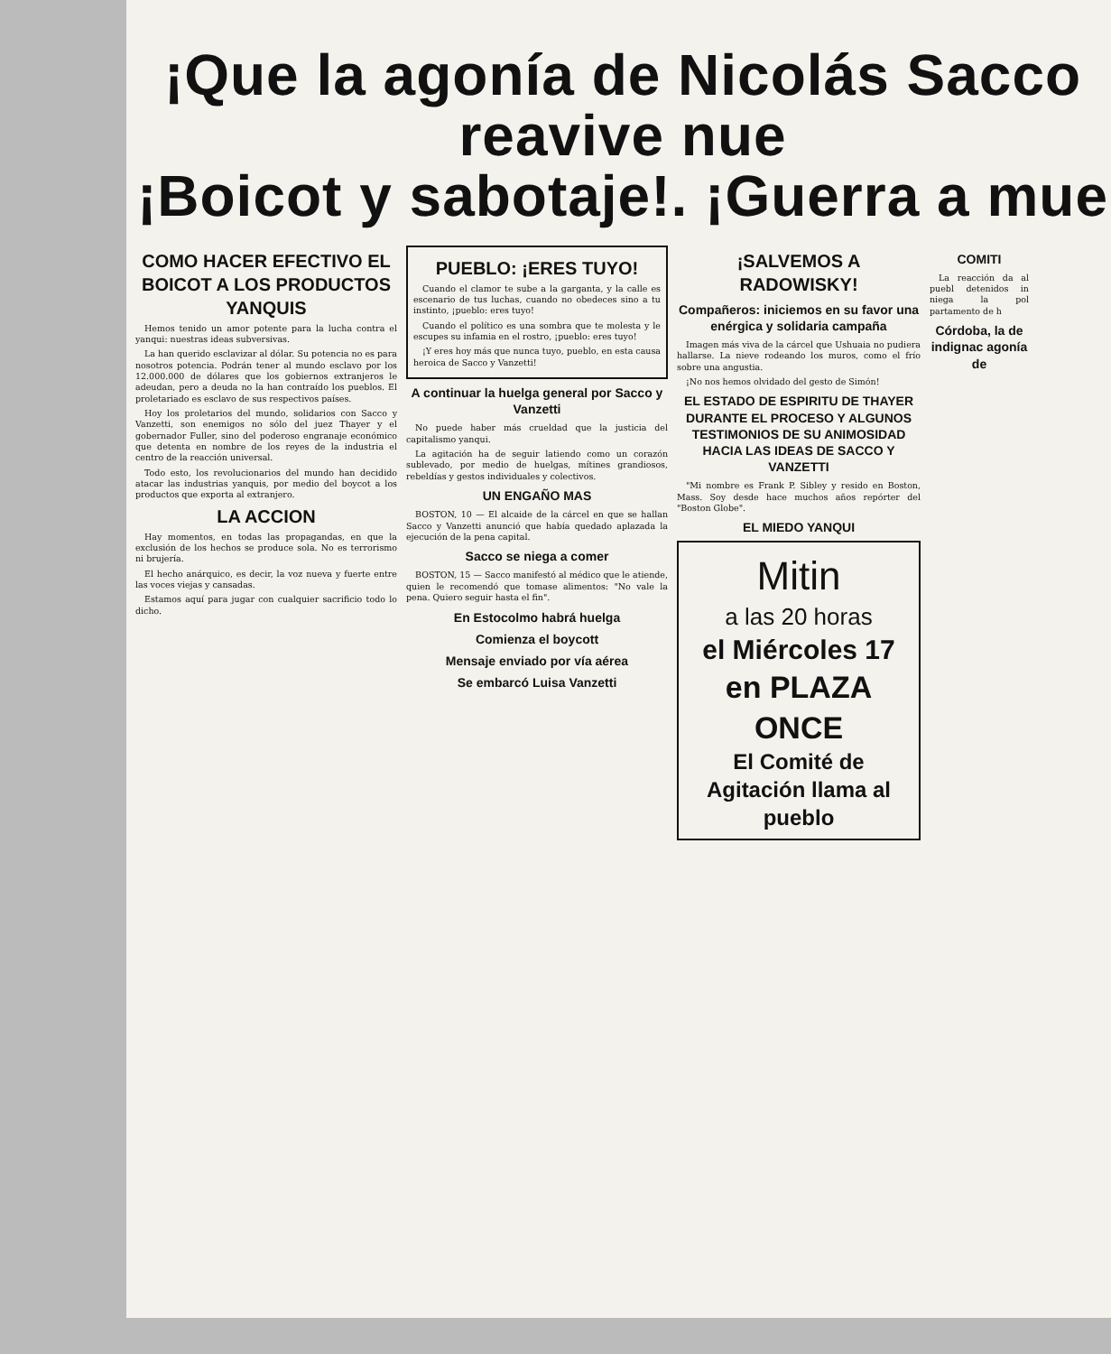¡Que la agonía de Nicolás Sacco reavive nue
¡Boicot y sabotaje!. ¡Guerra a mue
COMO HACER EFECTIVO EL BOICOT A LOS PRODUCTOS YANQUIS
Hemos tenido un amor potente para la lucha contra el yanqui: nuestras ideas subversivas.
La han querido esclavizar al dólar. Su potencia no es para nosotros potencia. Podrán tener al mundo esclavo por los 12.000.000 de dólares que los gobiernos extranjeros le adeudan, pero a deuda no la han contraído los pueblos. El proletariado es esclavo de sus respectivos países.
Hoy los proletarios del mundo, solidarios con Sacco y Vanzetti, son enemigos no sólo del juez Thayer y el gobernador Fuller, sino del poderoso engranaje económico que detenta en nombre de los reyes de la industria el centro de la reacción universal.
Todo esto, los revolucionarios del mundo han decidido atacar las industrias yanquis, por medio del boycot a los productos que exporta al extranjero.
LA ACCION
Hay momentos, en todas las propagandas, en que la exclusión de los hechos se produce sola. No es terrorismo ni brujería.
El hecho anárquico, es decir, la voz nueva y fuerte entre las voces viejas y cansadas.
Estamos aquí para jugar con cualquier sacrificio todo lo dicho.
PUEBLO: ¡ERES TUYO!
Cuando el clamor te sube a la garganta, y la calle es escenario de tus luchas, cuando no obedeces sino a tu instinto, ¡pueblo: eres tuyo!
Cuando el político es una sombra que te molesta y le escupes su infamia en el rostro, ¡pueblo: eres tuyo!
¡Y eres hoy más que nunca tuyo, pueblo, en esta causa heroica de Sacco y Vanzetti!
A continuar la huelga general por Sacco y Vanzetti
No puede haber más crueldad que la justicia del capitalismo yanqui.
La agitación ha de seguir latiendo como un corazón sublevado, por medio de huelgas, mítines grandiosos, rebeldías y gestos individuales y colectivos.
UN ENGAÑO MAS
BOSTON, 10 — El alcaide de la cárcel en que se hallan Sacco y Vanzetti anunció que había quedado aplazada la ejecución de la pena capital.
Sacco se niega a comer
BOSTON, 15 — Sacco manifestó al médico que le atiende, quien le recomendó que tomase alimentos: "No vale la pena. Quiero seguir hasta el fin".
En Estocolmo habrá huelga
Comienza el boycott
Mensaje enviado por vía aérea
Se embarcó Luisa Vanzetti
¡SALVEMOS A RADOWISKY!
Compañeros: iniciemos en su favor una enérgica y solidaria campaña
Imagen más viva de la cárcel que Ushuaia no pudiera hallarse. La nieve rodeando los muros, como el frío sobre una angustia.
¡No nos hemos olvidado del gesto de Simón!
EL ESTADO DE ESPIRITU DE THAYER DURANTE EL PROCESO Y ALGUNOS TESTIMONIOS DE SU ANIMOSIDAD HACIA LAS IDEAS DE SACCO Y VANZETTI
"Mi nombre es Frank P. Sibley y resido en Boston, Mass. Soy desde hace muchos años repórter del "Boston Globe".
EL MIEDO YANQUI
Mitin
a las 20 horas
el Miércoles 17
en PLAZA ONCE
El Comité de Agitación llama al pueblo
COMITI
La reacción da al puebl detenidos in niega la pol partamento de h
Córdoba, la de indignac agonía de